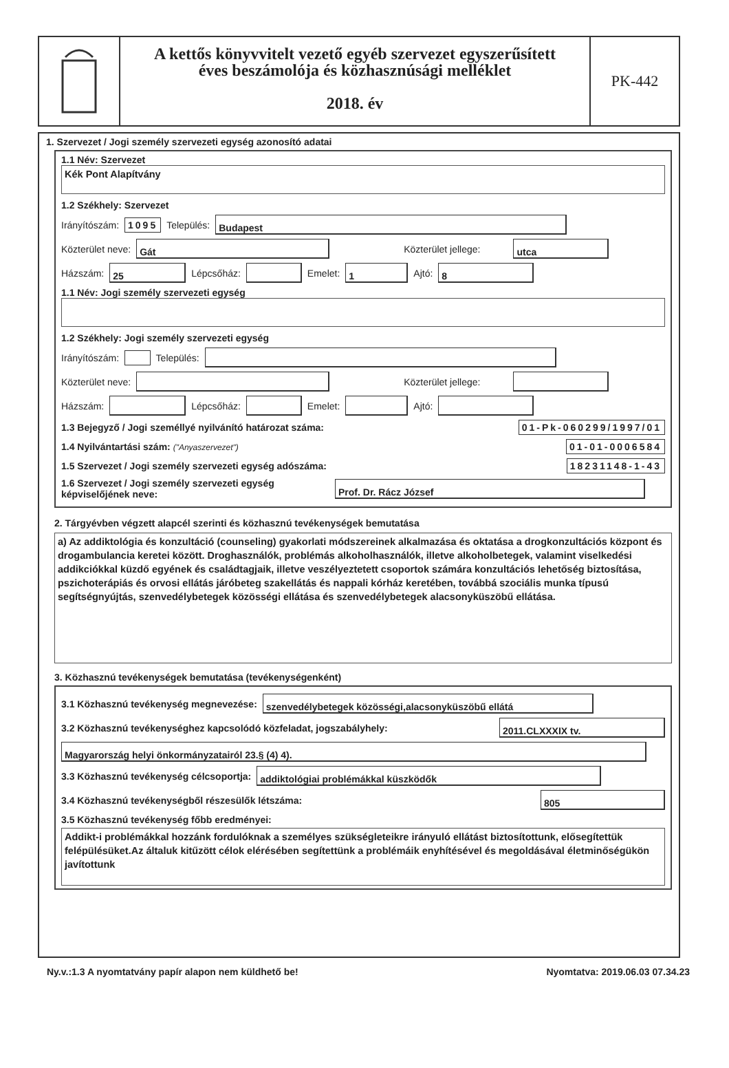A kettős könyvvitelt vezető egyéb szervezet egyszerűsített
éves beszámolója és közhasznúsági melléklet
2018. év
PK-442
1. Szervezet / Jogi személy szervezeti egység azonosító adatai
1.1 Név: Szervezet
Kék Pont Alapítvány
1.2 Székhely: Szervezet
Irányítószám: 1095 Település: Budapest
Közterület neve: Gát Közterület jellege: utca
Házszám: 25 Lépcsőház: Emelet: 1 Ajtó: 8
1.1 Név: Jogi személy szervezeti egység
1.2 Székhely: Jogi személy szervezeti egység
Irányítószám: Település:
Közterület neve: Közterület jellege:
Házszám: Lépcsőház: Emelet: Ajtó:
1.3 Bejegyző / Jogi személlyé nyilvánító határozat száma: 01-Pk-060299/1997/01
1.4 Nyilvántartási szám: ("Anyaszervezet") 01-01-0006584
1.5 Szervezet / Jogi személy szervezeti egység adószáma: 18231148-1-43
1.6 Szervezet / Jogi személy szervezeti egység képviselőjének neve: Prof. Dr. Rácz József
2. Tárgyévben végzett alapcél szerinti és közhasznú tevékenységek bemutatása
a) Az addiktológia és konzultáció (counseling) gyakorlati módszereinek alkalmazása és oktatása a drogkonzultációs központ és drogambulancia keretei között. Droghasználók, problémás alkoholhasználók, illetve alkoholbetegek, valamint viselkedési addikciókkal küzdő egyének és családtagjaik, illetve veszélyeztetett csoportok számára konzultációs lehetőség biztosítása, pszichoterápiás és orvosi ellátás járóbeteg szakellátás és nappali kórház keretében, továbbá szociális munka típusú segítségnyújtás, szenvedélybetegek közösségi ellátása és szenvedélybetegek alacsonyküszöbű ellátása.
3. Közhasznú tevékenységek bemutatása (tevékenységenként)
3.1 Közhasznú tevékenység megnevezése: szenvedélybetegek közösségi,alacsonyküszöbű ellátá
3.2 Közhasznú tevékenységhez kapcsolódó közfeladat, jogszabályhely: 2011.CLXXXIX tv.
Magyarország helyi önkormányzatairól 23.§ (4) 4).
3.3 Közhasznú tevékenység célcsoportja: addiktológiai problémákkal küszködők
3.4 Közhasznú tevékenységből részesülők létszáma: 805
3.5 Közhasznú tevékenység főbb eredményei:
Addikt-i problémákkal hozzánk fordulóknak a személyes szükségleteikre irányuló ellátást biztosítottunk, elősegítettük felépülésüket.Az általuk kitűzött célok elérésében segítettünk a problémáik enyhítésével és megoldásával életminőségükön javítottunk
Ny.v.:1.3 A nyomtatvány papír alapon nem küldhető be! Nyomtatva: 2019.06.03 07.34.23